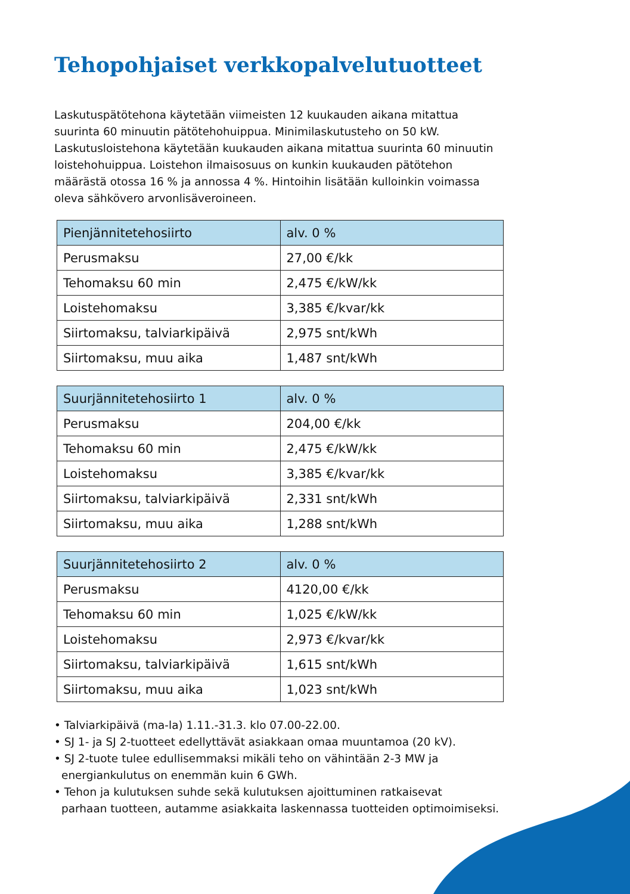Tehopohjaiset verkkopalvelutuotteet
Laskutuspätötehona käytetään viimeisten 12 kuukauden aikana mitattua suurinta 60 minuutin pätötehohuippua. Minimilaskutusteho on 50 kW. Laskutusloistehona käytetään kuukauden aikana mitattua suurinta 60 minuutin loistehohuippua. Loistehon ilmaisosuus on kunkin kuukauden pätötehon määrästä otossa 16 % ja annossa 4 %. Hintoihin lisätään kulloinkin voimassa oleva sähkövero arvonlisäveroineen.
| Pienjännitetehosiirto | alv. 0 % |
| --- | --- |
| Perusmaksu | 27,00 €/kk |
| Tehomaksu 60 min | 2,475 €/kW/kk |
| Loistehomaksu | 3,385 €/kvar/kk |
| Siirtomaksu, talviarkipäivä | 2,975 snt/kWh |
| Siirtomaksu, muu aika | 1,487 snt/kWh |
| Suurjännitetehosiirto 1 | alv. 0 % |
| --- | --- |
| Perusmaksu | 204,00 €/kk |
| Tehomaksu 60 min | 2,475 €/kW/kk |
| Loistehomaksu | 3,385 €/kvar/kk |
| Siirtomaksu, talviarkipäivä | 2,331 snt/kWh |
| Siirtomaksu, muu aika | 1,288 snt/kWh |
| Suurjännitetehosiirto 2 | alv. 0 % |
| --- | --- |
| Perusmaksu | 4120,00 €/kk |
| Tehomaksu 60 min | 1,025 €/kW/kk |
| Loistehomaksu | 2,973 €/kvar/kk |
| Siirtomaksu, talviarkipäivä | 1,615 snt/kWh |
| Siirtomaksu, muu aika | 1,023 snt/kWh |
• Talviarkipäivä (ma-la) 1.11.-31.3. klo 07.00-22.00.
• SJ 1- ja SJ 2-tuotteet edellyttävät asiakkaan omaa muuntamoa (20 kV).
• SJ 2-tuote tulee edullisemmaksi mikäli teho on vähintään 2-3 MW ja
energiankulutus on enemmän kuin 6 GWh.
• Tehon ja kulutuksen suhde sekä kulutuksen ajoittuminen ratkaisevat
parhaan tuotteen, autamme asiakkaita laskennassa tuotteiden optimoimiseksi.